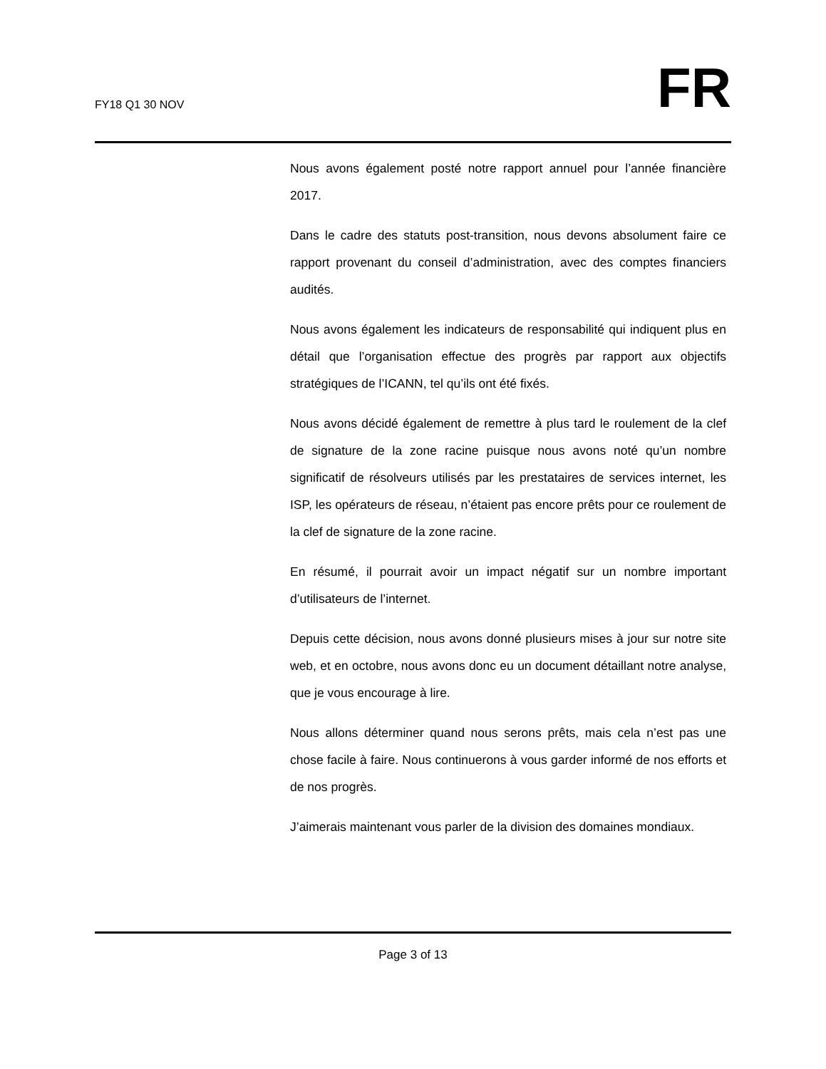FY18 Q1 30 NOV
FR
Nous avons également posté notre rapport annuel pour l’année financière 2017.
Dans le cadre des statuts post-transition, nous devons absolument faire ce rapport provenant du conseil d’administration, avec des comptes financiers audités.
Nous avons également les indicateurs de responsabilité qui indiquent plus en détail que l’organisation effectue des progrès par rapport aux objectifs stratégiques de l’ICANN, tel qu’ils ont été fixés.
Nous avons décidé également de remettre à plus tard le roulement de la clef de signature de la zone racine puisque nous avons noté qu’un nombre significatif de résolveurs utilisés par les prestataires de services internet, les ISP, les opérateurs de réseau, n’étaient pas encore prêts pour ce roulement de la clef de signature de la zone racine.
En résumé, il pourrait avoir un impact négatif sur un nombre important d’utilisateurs de l’internet.
Depuis cette décision, nous avons donné plusieurs mises à jour sur notre site web, et en octobre, nous avons donc eu un document détaillant notre analyse, que je vous encourage à lire.
Nous allons déterminer quand nous serons prêts, mais cela n’est pas une chose facile à faire. Nous continuerons à vous garder informé de nos efforts et de nos progrès.
J’aimerais maintenant vous parler de la division des domaines mondiaux.
Page 3 of 13